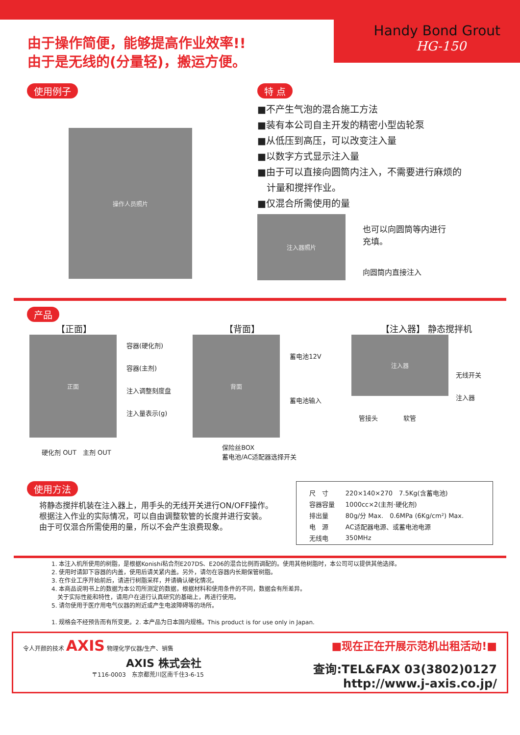Handy Bond Grout
HG-150
由于操作简便，能够提高作业效率!!
由于是无线的(分量轻)，搬运方便。
使用例子
操作人员照片
特 点
■不产生气泡的混合施工方法
■装有本公司自主开发的精密小型齿轮泵
■从低压到高压，可以改变注入量
■以数字方式显示注入量
■由于可以直接向圆筒内注入，不需要进行麻烦的
　计量和搅拌作业。
■仅混合所需使用的量
注入器照片
也可以向圆筒等内进行
充填。
向圆筒内直接注入
产品
【正面】
正面
容器(硬化剂)
容器(主剂)
注入调整刻度盘
注入量表示(g)
硬化剂 OUT　主剂 OUT
【背面】
背面
蓄电池12V
蓄电池输入
保险丝BOX
蓄电池/AC适配器选择开关
【注入器】 静态搅拌机
注入器
无线开关
注入器
管接头　　　　软管
使用方法
将静态搅拌机装在注入器上，用手头的无线开关进行ON/OFF操作。
根据注入作业的实际情况，可以自由调整软管的长度并进行安装。由于可仅混合所需使用的量，所以不会产生浪费现象。
| 尺 寸 | 220×140×270 7.5Kg(含蓄电池) |
| 容器容量 | 1000cc×2(主剂·硬化剂) |
| 排出量 | 80g/分 Max. 0.6MPa (6Kg/cm²) Max. |
| 电 源 | AC适配器电源、或蓄电池电源 |
| 无线电 | 350MHz |
1. 本注入机所使用的树脂，是根据Konishi粘合剂E207DS、E206的混合比例而调配的。使用其他树脂时，本公司可以提供其他选择。
2. 使用时请卸下容器的内盖，使用后请关紧内盖。另外，请勿在容器内长期保管树脂。
3. 在作业工序开始前后，请进行树脂采样，并请确认硬化情况。
4. 本商品说明书上的数据为本公司所测定的数据，根据材料和使用条件的不同，数据会有所差异。
　关于实际性能和特性，请用户在进行认真研究的基础上，再进行使用。
5. 请勿使用于医疗用电气仪器的附近或产生电波障碍等的场所。
1. 规格会不经预告而有所变更。2. 本产品为日本国内规格。This product is for use only in Japan.
令人开颜的技术 AXIS 物理化学仪器/生产、销售
AXIS 株式会社
〒116-0003　东京都荒川区南千住3-6-15
■现在正在开展示范机出租活动!■
查询:TEL&FAX 03(3802)0127
http://www.j-axis.co.jp/